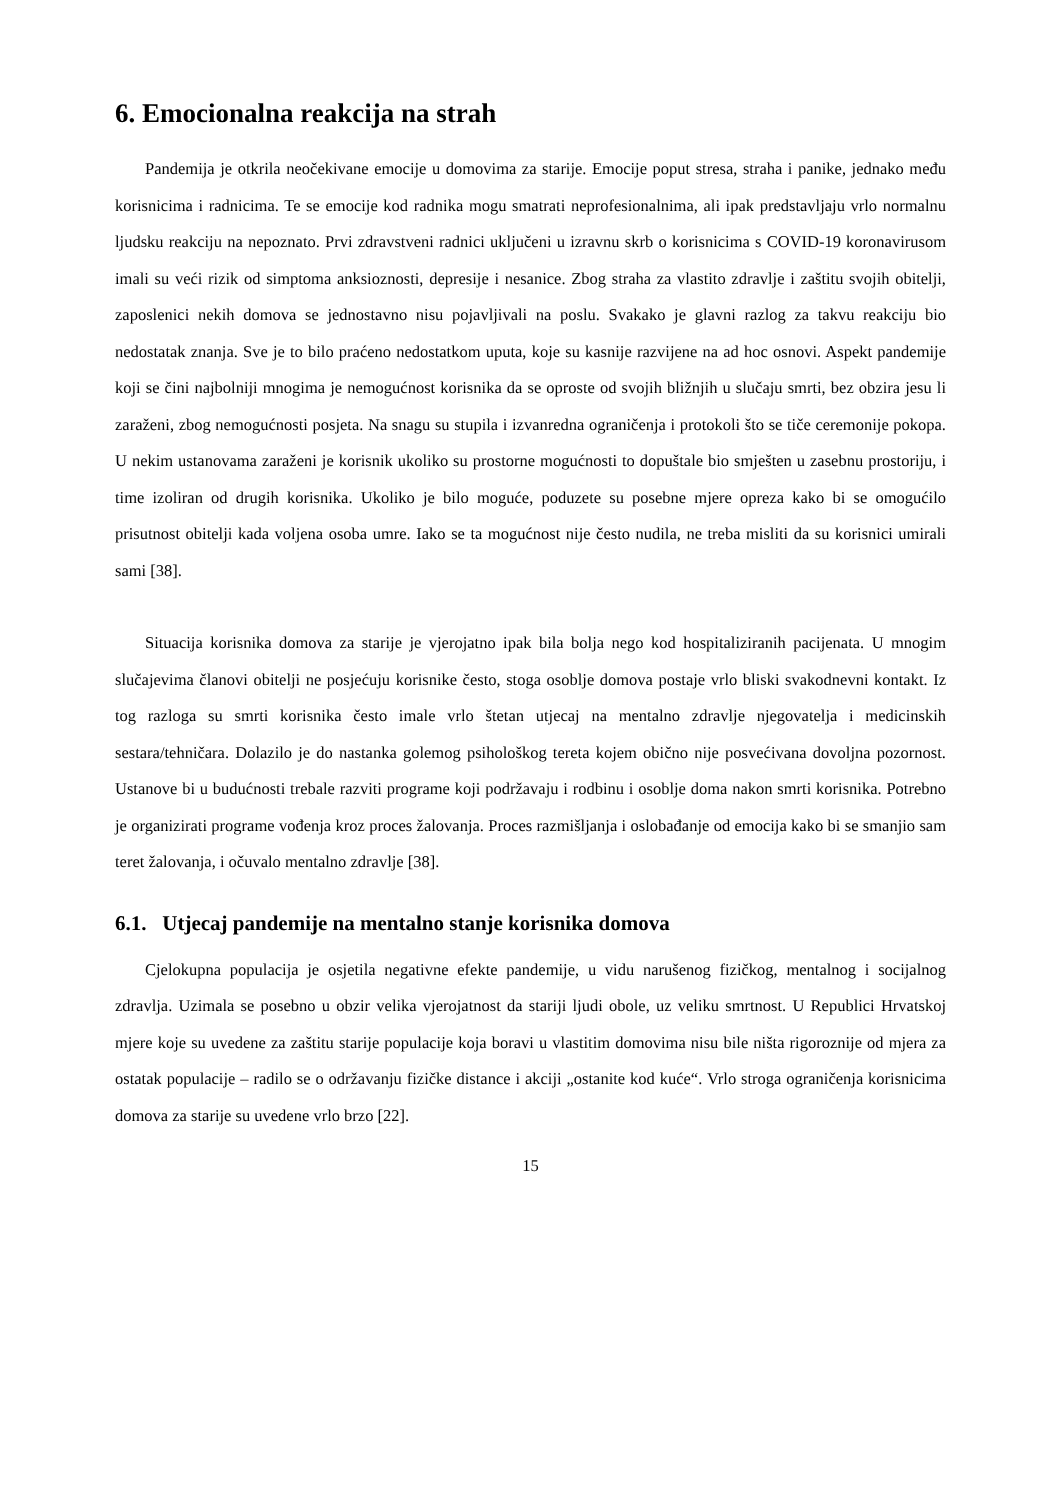6. Emocionalna reakcija na strah
Pandemija je otkrila neočekivane emocije u domovima za starije. Emocije poput stresa, straha i panike, jednako među korisnicima i radnicima. Te se emocije kod radnika mogu smatrati neprofesionalnima, ali ipak predstavljaju vrlo normalnu ljudsku reakciju na nepoznato. Prvi zdravstveni radnici uključeni u izravnu skrb o korisnicima s COVID-19 koronavirusom imali su veći rizik od simptoma anksioznosti, depresije i nesanice. Zbog straha za vlastito zdravlje i zaštitu svojih obitelji, zaposlenici nekih domova se jednostavno nisu pojavljivali na poslu. Svakako je glavni razlog za takvu reakciju bio nedostatak znanja. Sve je to bilo praćeno nedostatkom uputa, koje su kasnije razvijene na ad hoc osnovi. Aspekt pandemije koji se čini najbolniji mnogima je nemogućnost korisnika da se oproste od svojih bližnjih u slučaju smrti, bez obzira jesu li zaraženi, zbog nemogućnosti posjeta. Na snagu su stupila i izvanredna ograničenja i protokoli što se tiče ceremonije pokopa. U nekim ustanovama zaraženi je korisnik ukoliko su prostorne mogućnosti to dopuštale bio smješten u zasebnu prostoriju, i time izoliran od drugih korisnika. Ukoliko je bilo moguće, poduzete su posebne mjere opreza kako bi se omogućilo prisutnost obitelji kada voljena osoba umre. Iako se ta mogućnost nije često nudila, ne treba misliti da su korisnici umirali sami [38].
Situacija korisnika domova za starije je vjerojatno ipak bila bolja nego kod hospitaliziranih pacijenata. U mnogim slučajevima članovi obitelji ne posjećuju korisnike često, stoga osoblje domova postaje vrlo bliski svakodnevni kontakt. Iz tog razloga su smrti korisnika često imale vrlo štetan utjecaj na mentalno zdravlje njegovatelja i medicinskih sestara/tehničara. Dolazilo je do nastanka golemog psihološkog tereta kojem obično nije posvećivana dovoljna pozornost. Ustanove bi u budućnosti trebale razviti programe koji podržavaju i rodbinu i osoblje doma nakon smrti korisnika. Potrebno je organizirati programe vođenja kroz proces žalovanja. Proces razmišljanja i oslobađanje od emocija kako bi se smanjio sam teret žalovanja, i očuvalo mentalno zdravlje [38].
6.1. Utjecaj pandemije na mentalno stanje korisnika domova
Cjelokupna populacija je osjetila negativne efekte pandemije, u vidu narušenog fizičkog, mentalnog i socijalnog zdravlja. Uzimala se posebno u obzir velika vjerojatnost da stariji ljudi obole, uz veliku smrtnost. U Republici Hrvatskoj mjere koje su uvedene za zaštitu starije populacije koja boravi u vlastitim domovima nisu bile ništa rigoroznije od mjera za ostatak populacije – radilo se o održavanju fizičke distance i akciji „ostanite kod kuće“. Vrlo stroga ograničenja korisnicima domova za starije su uvedene vrlo brzo [22].
15